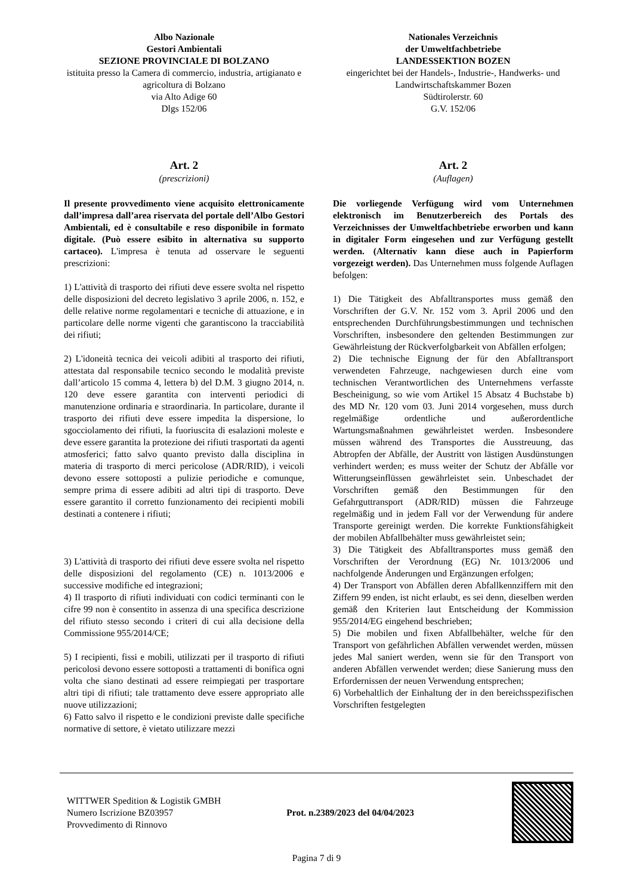Albo Nazionale
Gestori Ambientali
SEZIONE PROVINCIALE DI BOLZANO
istituita presso la Camera di commercio, industria, artigianato e agricoltura di Bolzano
via Alto Adige 60
Dlgs 152/06
Art. 2
(prescrizioni)
Il presente provvedimento viene acquisito elettronicamente dall’impresa dall’area riservata del portale dell’Albo Gestori Ambientali, ed è consultabile e reso disponibile in formato digitale. (Può essere esibito in alternativa su supporto cartaceo). L'impresa è tenuta ad osservare le seguenti prescrizioni:
1) L'attività di trasporto dei rifiuti deve essere svolta nel rispetto delle disposizioni del decreto legislativo 3 aprile 2006, n. 152, e delle relative norme regolamentari e tecniche di attuazione, e in particolare delle norme vigenti che garantiscono la tracciabilità dei rifiuti;
2) L'idoneità tecnica dei veicoli adibiti al trasporto dei rifiuti, attestata dal responsabile tecnico secondo le modalità previste dall’articolo 15 comma 4, lettera b) del D.M. 3 giugno 2014, n. 120 deve essere garantita con interventi periodici di manutenzione ordinaria e straordinaria. In particolare, durante il trasporto dei rifiuti deve essere impedita la dispersione, lo sgocciolamento dei rifiuti, la fuoriuscita di esalazioni moleste e deve essere garantita la protezione dei rifiuti trasportati da agenti atmosferici; fatto salvo quanto previsto dalla disciplina in materia di trasporto di merci pericolose (ADR/RID), i veicoli devono essere sottoposti a pulizie periodiche e comunque, sempre prima di essere adibiti ad altri tipi di trasporto. Deve essere garantito il corretto funzionamento dei recipienti mobili destinati a contenere i rifiuti;
3) L'attività di trasporto dei rifiuti deve essere svolta nel rispetto delle disposizioni del regolamento (CE) n. 1013/2006 e successive modifiche ed integrazioni;
4) Il trasporto di rifiuti individuati con codici terminanti con le cifre 99 non è consentito in assenza di una specifica descrizione del rifiuto stesso secondo i criteri di cui alla decisione della Commissione 955/2014/CE;
5) I recipienti, fissi e mobili, utilizzati per il trasporto di rifiuti pericolosi devono essere sottoposti a trattamenti di bonifica ogni volta che siano destinati ad essere reimpiegati per trasportare altri tipi di rifiuti; tale trattamento deve essere appropriato alle nuove utilizzazioni;
6) Fatto salvo il rispetto e le condizioni previste dalle specifiche normative di settore, è vietato utilizzare mezzi
Nationales Verzeichnis
der Umweltfachbetriebe
LANDESSEKTION BOZEN
eingerichtet bei der Handels-, Industrie-, Handwerks- und Landwirtschaftskammer Bozen
Südtirolerstr. 60
G.V. 152/06
Art. 2
(Auflagen)
Die vorliegende Verfügung wird vom Unternehmen elektronisch im Benutzerbereich des Portals des Verzeichnisses der Umweltfachbetriebe erworben und kann in digitaler Form eingesehen und zur Verfügung gestellt werden. (Alternativ kann diese auch in Papierform vorgezeigt werden). Das Unternehmen muss folgende Auflagen befolgen:
1) Die Tätigkeit des Abfalltransportes muss gemäß den Vorschriften der G.V. Nr. 152 vom 3. April 2006 und den entsprechenden Durchführungsbestimmungen und technischen Vorschriften, insbesondere den geltenden Bestimmungen zur Gewährleistung der Rückverfolgbarkeit von Abfällen erfolgen;
2) Die technische Eignung der für den Abfalltransport verwendeten Fahrzeuge, nachgewiesen durch eine vom technischen Verantwortlichen des Unternehmens verfasste Bescheinigung, so wie vom Artikel 15 Absatz 4 Buchstabe b) des MD Nr. 120 vom 03. Juni 2014 vorgesehen, muss durch regelmäßige ordentliche und außerordentliche Wartungsmaßnahmen gewährleistet werden. Insbesondere müssen während des Transportes die Ausstreuung, das Abtropfen der Abfälle, der Austritt von lästigen Ausdünstungen verhindert werden; es muss weiter der Schutz der Abfälle vor Witterungseinflüssen gewährleistet sein. Unbeschadet der Vorschriften gemäß den Bestimmungen für den Gefahrguttransport (ADR/RID) müssen die Fahrzeuge regelmäßig und in jedem Fall vor der Verwendung für andere Transporte gereinigt werden. Die korrekte Funktionsfähigkeit der mobilen Abfallbehälter muss gewährleistet sein;
3) Die Tätigkeit des Abfalltransportes muss gemäß den Vorschriften der Verordnung (EG) Nr. 1013/2006 und nachfolgende Änderungen und Ergänzungen erfolgen;
4) Der Transport von Abfällen deren Abfallkennziffern mit den Ziffern 99 enden, ist nicht erlaubt, es sei denn, dieselben werden gemäß den Kriterien laut Entscheidung der Kommission 955/2014/EG eingehend beschrieben;
5) Die mobilen und fixen Abfallbehälter, welche für den Transport von gefährlichen Abfällen verwendet werden, müssen jedes Mal saniert werden, wenn sie für den Transport von anderen Abfällen verwendet werden; diese Sanierung muss den Erfordernissen der neuen Verwendung entsprechen;
6) Vorbehaltlich der Einhaltung der in den bereichsspezifischen Vorschriften festgelegten
WITTWER Spedition & Logistik GMBH
Numero Iscrizione BZ03957
Provvedimento di Rinnovo
Prot. n.2389/2023 del 04/04/2023
Pagina 7 di 9